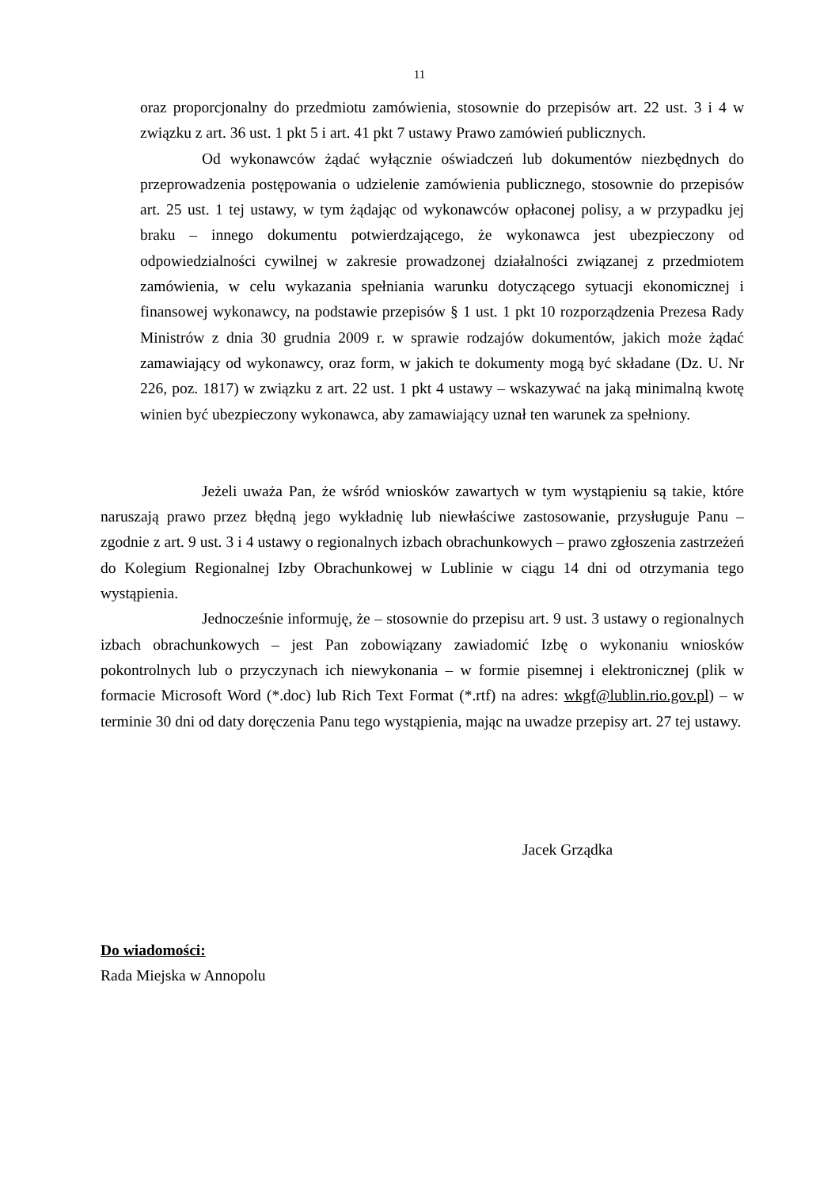11
oraz proporcjonalny do przedmiotu zamówienia, stosownie do przepisów art. 22 ust. 3 i 4 w związku z art. 36 ust. 1 pkt 5 i art. 41 pkt 7 ustawy Prawo zamówień publicznych.
Od wykonawców żądać wyłącznie oświadczeń lub dokumentów niezbędnych do przeprowadzenia postępowania o udzielenie zamówienia publicznego, stosownie do przepisów art. 25 ust. 1 tej ustawy, w tym żądając od wykonawców opłaconej polisy, a w przypadku jej braku – innego dokumentu potwierdzającego, że wykonawca jest ubezpieczony od odpowiedzialności cywilnej w zakresie prowadzonej działalności związanej z przedmiotem zamówienia, w celu wykazania spełniania warunku dotyczącego sytuacji ekonomicznej i finansowej wykonawcy, na podstawie przepisów § 1 ust. 1 pkt 10 rozporządzenia Prezesa Rady Ministrów z dnia 30 grudnia 2009 r. w sprawie rodzajów dokumentów, jakich może żądać zamawiający od wykonawcy, oraz form, w jakich te dokumenty mogą być składane (Dz. U. Nr 226, poz. 1817) w związku z art. 22 ust. 1 pkt 4 ustawy – wskazywać na jaką minimalną kwotę winien być ubezpieczony wykonawca, aby zamawiający uznał ten warunek za spełniony.
Jeżeli uważa Pan, że wśród wniosków zawartych w tym wystąpieniu są takie, które naruszają prawo przez błędną jego wykładnię lub niewłaściwe zastosowanie, przysługuje Panu – zgodnie z art. 9 ust. 3 i 4 ustawy o regionalnych izbach obrachunkowych – prawo zgłoszenia zastrzeżeń do Kolegium Regionalnej Izby Obrachunkowej w Lublinie w ciągu 14 dni od otrzymania tego wystąpienia.
Jednocześnie informuję, że – stosownie do przepisu art. 9 ust. 3 ustawy o regionalnych izbach obrachunkowych – jest Pan zobowiązany zawiadomić Izbę o wykonaniu wniosków pokontrolnych lub o przyczynach ich niewykonania – w formie pisemnej i elektronicznej (plik w formacie Microsoft Word (*.doc) lub Rich Text Format (*.rtf) na adres: wkgf@lublin.rio.gov.pl) – w terminie 30 dni od daty doręczenia Panu tego wystąpienia, mając na uwadze przepisy art. 27 tej ustawy.
Jacek Grządka
Do wiadomości:
Rada Miejska w Annopolu